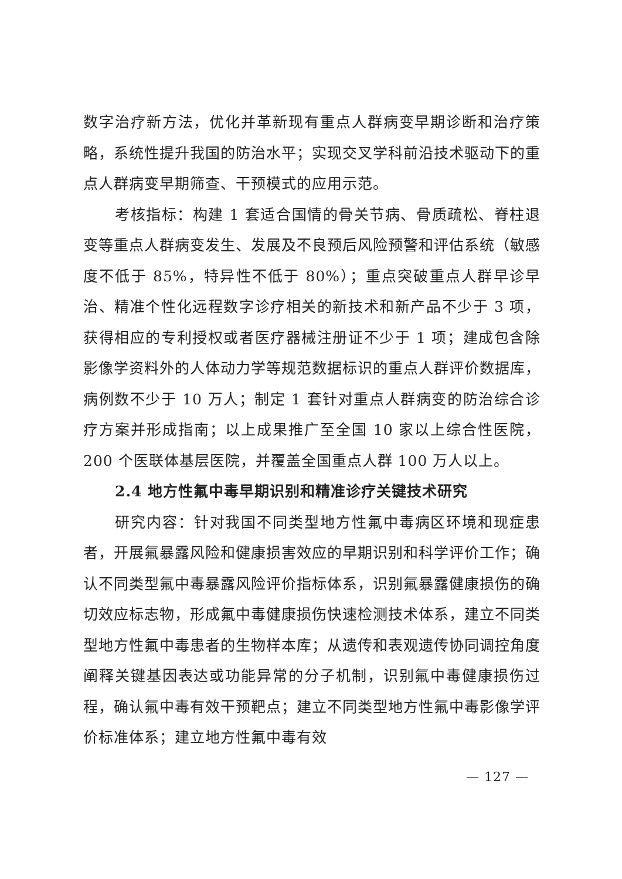数字治疗新方法，优化并革新现有重点人群病变早期诊断和治疗策略，系统性提升我国的防治水平；实现交叉学科前沿技术驱动下的重点人群病变早期筛查、干预模式的应用示范。
考核指标：构建 1 套适合国情的骨关节病、骨质疏松、脊柱退变等重点人群病变发生、发展及不良预后风险预警和评估系统（敏感度不低于 85%，特异性不低于 80%）；重点突破重点人群早诊早治、精准个性化远程数字诊疗相关的新技术和新产品不少于 3 项，获得相应的专利授权或者医疗器械注册证不少于 1 项；建成包含除影像学资料外的人体动力学等规范数据标识的重点人群评价数据库，病例数不少于 10 万人；制定 1 套针对重点人群病变的防治综合诊疗方案并形成指南；以上成果推广至全国 10 家以上综合性医院，200 个医联体基层医院，并覆盖全国重点人群 100 万人以上。
2.4 地方性氟中毒早期识别和精准诊疗关键技术研究
研究内容：针对我国不同类型地方性氟中毒病区环境和现症患者，开展氟暴露风险和健康损害效应的早期识别和科学评价工作；确认不同类型氟中毒暴露风险评价指标体系，识别氟暴露健康损伤的确切效应标志物，形成氟中毒健康损伤快速检测技术体系，建立不同类型地方性氟中毒患者的生物样本库；从遗传和表观遗传协同调控角度阐释关键基因表达或功能异常的分子机制，识别氟中毒健康损伤过程，确认氟中毒有效干预靶点；建立不同类型地方性氟中毒影像学评价标准体系；建立地方性氟中毒有效
— 127 —